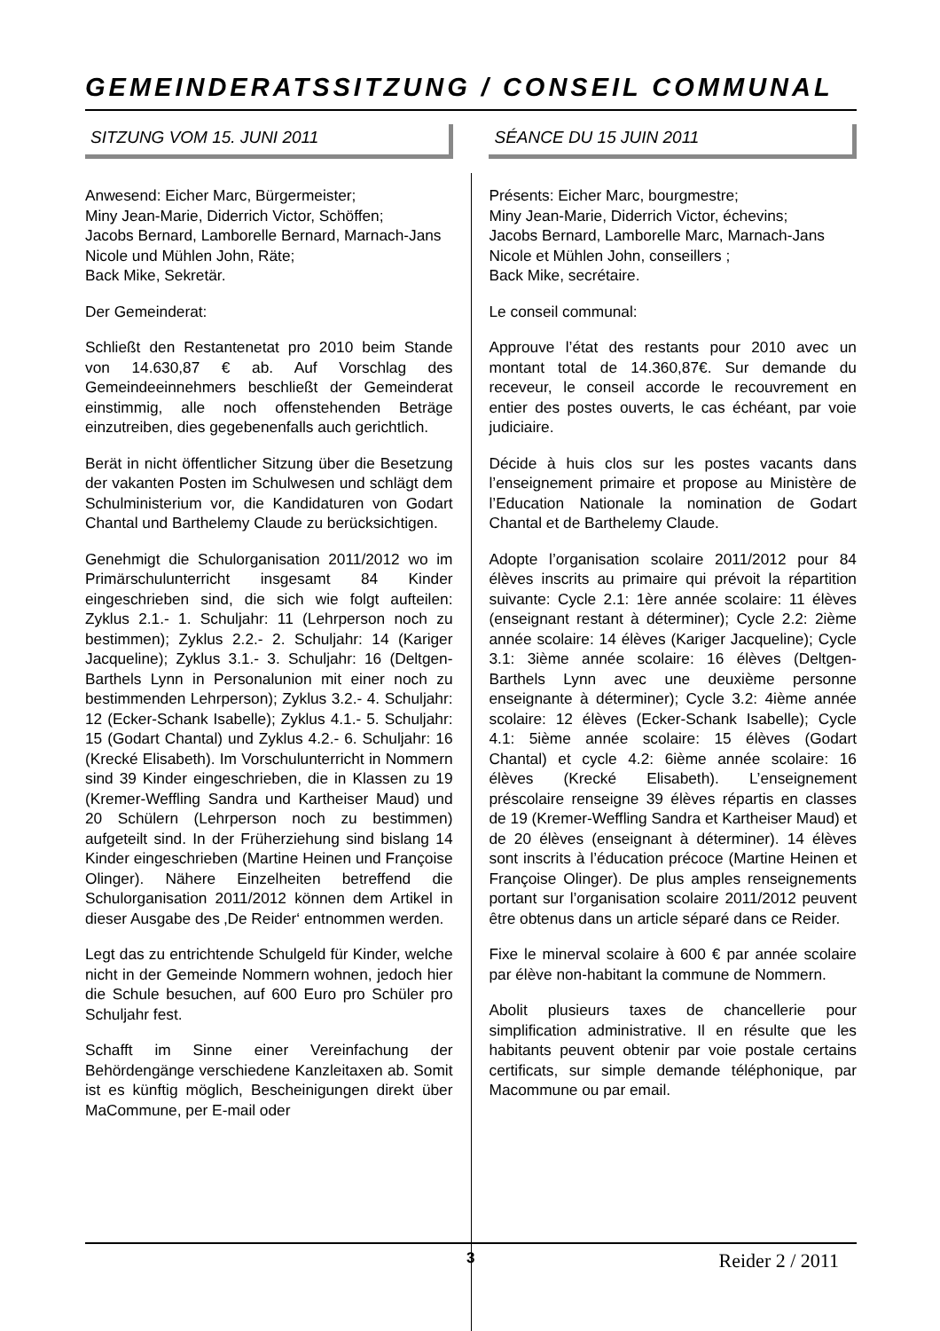GEMEINDERATSSITZUNG / CONSEIL COMMUNAL
SITZUNG VOM 15. JUNI 2011
Anwesend: Eicher Marc, Bürgermeister;
Miny Jean-Marie, Diderrich Victor, Schöffen;
Jacobs Bernard, Lamborelle Bernard, Marnach-Jans Nicole und Mühlen John, Räte;
Back Mike, Sekretär.
Der Gemeinderat:
Schließt den Restantenetat pro 2010 beim Stande von 14.630,87 € ab. Auf Vorschlag des Gemeindeeinnehmers beschließt der Gemeinderat einstimmig, alle noch offenstehenden Beträge einzutreiben, dies gegebenenfalls auch gerichtlich.
Berät in nicht öffentlicher Sitzung über die Besetzung der vakanten Posten im Schulwesen und schlägt dem Schulministerium vor, die Kandidaturen von Godart Chantal und Barthelemy Claude zu berücksichtigen.
Genehmigt die Schulorganisation 2011/2012 wo im Primärschulunterricht insgesamt 84 Kinder eingeschrieben sind, die sich wie folgt aufteilen: Zyklus 2.1.- 1. Schuljahr: 11 (Lehrperson noch zu bestimmen); Zyklus 2.2.- 2. Schuljahr: 14 (Kariger Jacqueline); Zyklus 3.1.- 3. Schuljahr: 16 (Deltgen-Barthels Lynn in Personalunion mit einer noch zu bestimmenden Lehrperson); Zyklus 3.2.- 4. Schuljahr: 12 (Ecker-Schank Isabelle); Zyklus 4.1.- 5. Schuljahr: 15 (Godart Chantal) und Zyklus 4.2.- 6. Schuljahr: 16 (Krecké Elisabeth). Im Vorschulunterricht in Nommern sind 39 Kinder eingeschrieben, die in Klassen zu 19 (Kremer-Weffling Sandra und Kartheiser Maud) und 20 Schülern (Lehrperson noch zu bestimmen) aufgeteilt sind. In der Früherziehung sind bislang 14 Kinder eingeschrieben (Martine Heinen und Françoise Olinger). Nähere Einzelheiten betreffend die Schulorganisation 2011/2012 können dem Artikel in dieser Ausgabe des ‚De Reider‘ entnommen werden.
Legt das zu entrichtende Schulgeld für Kinder, welche nicht in der Gemeinde Nommern wohnen, jedoch hier die Schule besuchen, auf 600 Euro pro Schüler pro Schuljahr fest.
Schafft im Sinne einer Vereinfachung der Behördengänge verschiedene Kanzleitaxen ab. Somit ist es künftig möglich, Bescheinigungen direkt über MaCommune, per E-mail oder
SÉANCE DU 15 JUIN 2011
Présents: Eicher Marc, bourgmestre;
Miny Jean-Marie, Diderrich Victor, échevins;
Jacobs Bernard, Lamborelle Marc, Marnach-Jans Nicole et Mühlen John, conseillers ;
Back Mike, secrétaire.
Le conseil communal:
Approuve l’état des restants pour 2010 avec un montant total de 14.360,87€. Sur demande du receveur, le conseil accorde le recouvrement en entier des postes ouverts, le cas échéant, par voie judiciaire.
Décide à huis clos sur les postes vacants dans l’enseignement primaire et propose au Ministère de l’Education Nationale la nomination de Godart Chantal et de Barthelemy Claude.
Adopte l’organisation scolaire 2011/2012 pour 84 élèves inscrits au primaire qui prévoit la répartition suivante: Cycle 2.1: 1ère année scolaire: 11 élèves (enseignant restant à déterminer); Cycle 2.2: 2ième année scolaire: 14 élèves (Kariger Jacqueline); Cycle 3.1: 3ième année scolaire: 16 élèves (Deltgen-Barthels Lynn avec une deuxième personne enseignante à déterminer); Cycle 3.2: 4ième année scolaire: 12 élèves (Ecker-Schank Isabelle); Cycle 4.1: 5ième année scolaire: 15 élèves (Godart Chantal) et cycle 4.2: 6ième année scolaire: 16 élèves (Krecké Elisabeth). L’enseignement préscolaire renseigne 39 élèves répartis en classes de 19 (Kremer-Weffling Sandra et Kartheiser Maud) et de 20 élèves (enseignant à déterminer). 14 élèves sont inscrits à l’éducation précoce (Martine Heinen et Françoise Olinger). De plus amples renseignements portant sur l’organisation scolaire 2011/2012 peuvent être obtenus dans un article séparé dans ce Reider.
Fixe le minerval scolaire à 600 € par année scolaire par élève non-habitant la commune de Nommern.
Abolit plusieurs taxes de chancellerie pour simplification administrative. Il en résulte que les habitants peuvent obtenir par voie postale certains certificats, sur simple demande téléphonique, par Macommune ou par email.
3 Reider 2 / 2011